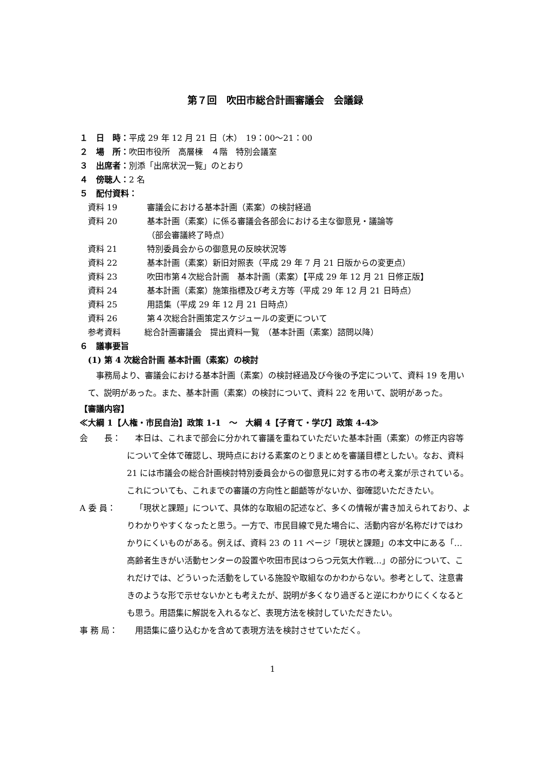第７回　吹田市総合計画審議会　会議録
１　日　時：平成 29 年 12 月 21 日（木）　19：00～21：00
２　場　所：吹田市役所　高層棟　４階　特別会議室
３　出席者：別添「出席状況一覧」のとおり
４　傍聴人：2 名
５　配付資料：
資料 19 審議会における基本計画（素案）の検討経過
資料 20 基本計画（素案）に係る審議会各部会における主な御意見・議論等
（部会審議終了時点）
資料 21 特別委員会からの御意見の反映状況等
資料 22 基本計画（素案）新旧対照表（平成 29 年 7 月 21 日版からの変更点）
資料 23 吹田市第４次総合計画　基本計画（素案）【平成 29 年 12 月 21 日修正版】
資料 24 基本計画（素案）施策指標及び考え方等（平成 29 年 12 月 21 日時点）
資料 25 用語集（平成 29 年 12 月 21 日時点）
資料 26 第４次総合計画策定スケジュールの変更について
参考資料 総合計画審議会　提出資料一覧　（基本計画（素案）諮問以降）
６　議事要旨
(1) 第 4 次総合計画 基本計画（素案）の検討
事務局より、審議会における基本計画（素案）の検討経過及び今後の予定について、資料 19 を用いて、説明があった。また、基本計画（素案）の検討について、資料 22 を用いて、説明があった。
【審議内容】
≪大綱 1【人権・市民自治】政策 1-1　～　大綱 4【子育て・学び】政策 4-4≫
会　　長： 本日は、これまで部会に分かれて審議を重ねていただいた基本計画（素案）の修正内容等について全体で確認し、現時点における素案のとりまとめを審議目標としたい。なお、資料 21 には市議会の総合計画検討特別委員会からの御意見に対する市の考え案が示されている。これについても、これまでの審議の方向性と齟齬等がないか、御確認いただきたい。
A 委 員： 「現状と課題」について、具体的な取組の記述など、多くの情報が書き加えられており、よりわかりやすくなったと思う。一方で、市民目線で見た場合に、活動内容が名称だけではわかりにくいものがある。例えば、資料 23 の 11 ページ「現状と課題」の本文中にある「…高齢者生きがい活動センターの設置や吹田市民はつらつ元気大作戦…」の部分について、これだけでは、どういった活動をしている施設や取組なのかわからない。参考として、注意書きのような形で示せないかとも考えたが、説明が多くなり過ぎると逆にわかりにくくなるとも思う。用語集に解説を入れるなど、表現方法を検討していただきたい。
事 務 局： 用語集に盛り込むかを含めて表現方法を検討させていただく。
1